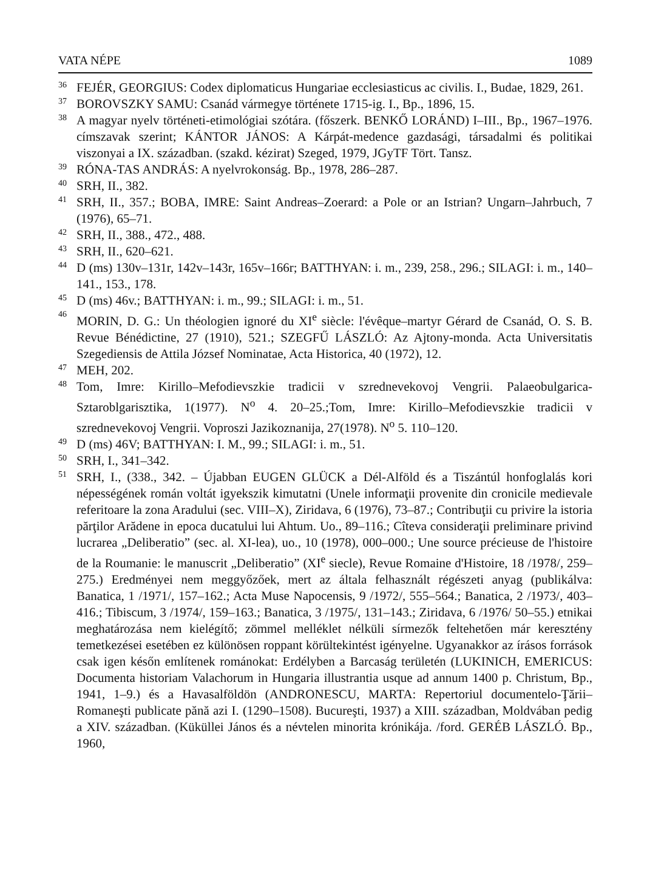VATA NÉPE 1089
36 FEJÉR, GEORGIUS: Codex diplomaticus Hungariae ecclesiasticus ac civilis. I., Budae, 1829, 261.
37 BOROVSZKY SAMU: Csanád vármegye története 1715-ig. I., Bp., 1896, 15.
38 A magyar nyelv történeti-etimológiai szótára. (főszerk. BENKŐ LORÁND) I–III., Bp., 1967–1976. címszavak szerint; KÁNTOR JÁNOS: A Kárpát-medence gazdasági, társadalmi és politikai viszonyai a IX. században. (szakd. kézirat) Szeged, 1979, JGyTF Tört. Tansz.
39 RÓNA-TAS ANDRÁS: A nyelvrokonság. Bp., 1978, 286–287.
40 SRH, II., 382.
41 SRH, II., 357.; BOBA, IMRE: Saint Andreas–Zoerard: a Pole or an Istrian? Ungarn–Jahrbuch, 7 (1976), 65–71.
42 SRH, II., 388., 472., 488.
43 SRH, II., 620–621.
44 D (ms) 130v–131r, 142v–143r, 165v–166r; BATTHYAN: i. m., 239, 258., 296.; SILAGI: i. m., 140–141., 153., 178.
45 D (ms) 46v.; BATTHYAN: i. m., 99.; SILAGI: i. m., 51.
46 MORIN, D. G.: Un théologien ignoré du XI<sup>e</sup> siècle: l'évêque–martyr Gérard de Csanád, O. S. B. Revue Bénédictine, 27 (1910), 521.; SZEGFŰ LÁSZLÓ: Az Ajtony-monda. Acta Universitatis Szegediensis de Attila József Nominatae, Acta Historica, 40 (1972), 12.
47 MEH, 202.
48 Tom, Imre: Kirillo–Mefodievszkie tradicii v szrednevekovoj Vengrii. Palaeobulgarica-Sztaroblgarisztika, 1(1977). N<sup>o</sup> 4. 20–25.;Tom, Imre: Kirillo–Mefodievszkie tradicii v szrednevekovoj Vengrii. Voproszi Jazikoznanija, 27(1978). N<sup>o</sup> 5. 110–120.
49 D (ms) 46V; BATTHYAN: I. M., 99.; SILAGI: i. m., 51.
50 SRH, I., 341–342.
51 SRH, I., (338., 342. – Újabban EUGEN GLÜCK a Dél-Alföld és a Tiszántúl honfoglalás kori népességének román voltát igyekszik kimutatni (Unele informaţii provenite din cronicile medievale referitoare la zona Aradului (sec. VIII–X), Ziridava, 6 (1976), 73–87.; Contribuţii cu privire la istoria părţilor Arădene in epoca ducatului lui Ahtum. Uo., 89–116.; Cîteva consideraţii preliminare privind lucrarea „Deliberatio” (sec. al. XI-lea), uo., 10 (1978), 000–000.; Une source précieuse de l'histoire de la Roumanie: le manuscrit „Deliberatio” (XI<sup>e</sup> siecle), Revue Romaine d'Histoire, 18 /1978/, 259–275.) Eredményei nem meggyőzőek, mert az általa felhasznált régészeti anyag (publikálva: Banatica, 1 /1971/, 157–162.; Acta Muse Napocensis, 9 /1972/, 555–564.; Banatica, 2 /1973/, 403–416.; Tibiscum, 3 /1974/, 159–163.; Banatica, 3 /1975/, 131–143.; Ziridava, 6 /1976/ 50–55.) etnikai meghatározása nem kielégítő; zömmel melléklet nélküli sírmezők feltehetően már keresztény temetkezései esetében ez különösen roppant körültekintést igényelne. Ugyanakkor az írásos források csak igen későn említenek románokat: Erdélyben a Barcaság területén (LUKINICH, EMERICUS: Documenta historiam Valachorum in Hungaria illustrantia usque ad annum 1400 p. Christum, Bp., 1941, 1–9.) és a Havasalföldön (ANDRONESCU, MARTA: Repertoriul documentelo-Ţării–Romaneşti publicate pănă azi I. (1290–1508). Bucureşti, 1937) a XIII. században, Moldvában pedig a XIV. században. (Küküllei János és a névtelen minorita krónikája. /ford. GERÉB LÁSZLÓ. Bp., 1960,